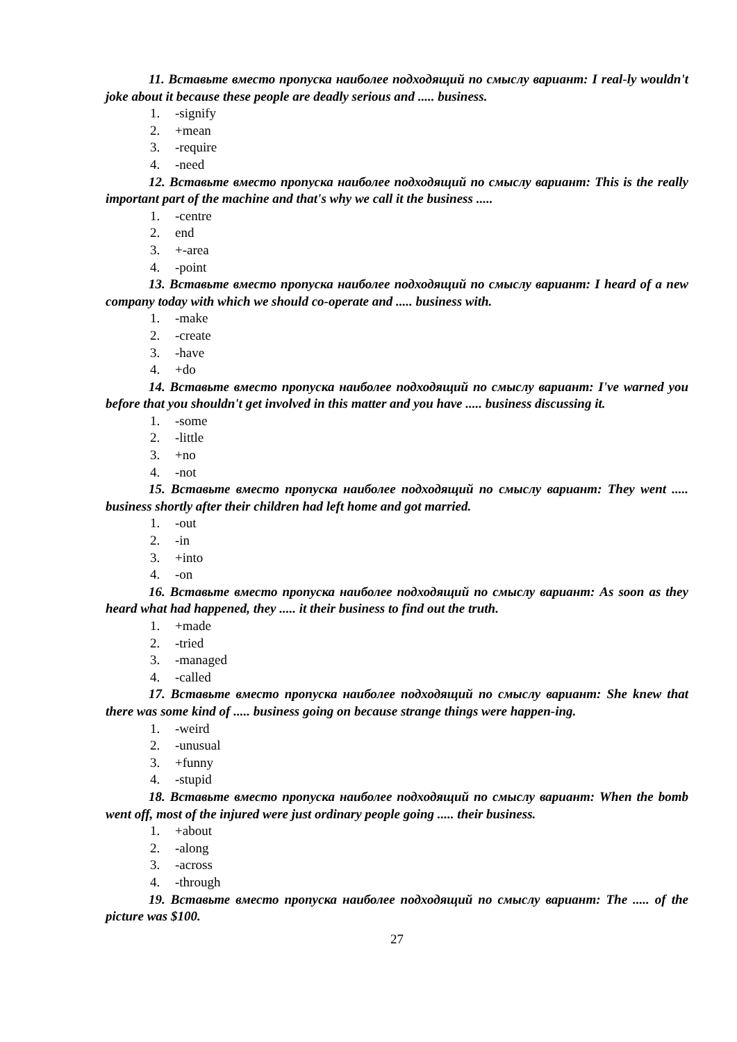11. Вставьте вместо пропуска наиболее подходящий по смыслу вариант: I real-ly wouldn't joke about it because these people are deadly serious and ..... business.
1. -signify
2. +mean
3. -require
4. -need
12. Вставьте вместо пропуска наиболее подходящий по смыслу вариант: This is the really important part of the machine and that's why we call it the business .....
1. -centre
2. end
3. +-area
4. -point
13. Вставьте вместо пропуска наиболее подходящий по смыслу вариант: I heard of a new company today with which we should co-operate and ..... business with.
1. -make
2. -create
3. -have
4. +do
14. Вставьте вместо пропуска наиболее подходящий по смыслу вариант: I've warned you before that you shouldn't get involved in this matter and you have ..... business discussing it.
1. -some
2. -little
3. +no
4. -not
15. Вставьте вместо пропуска наиболее подходящий по смыслу вариант: They went ..... business shortly after their children had left home and got married.
1. -out
2. -in
3. +into
4. -on
16. Вставьте вместо пропуска наиболее подходящий по смыслу вариант: As soon as they heard what had happened, they ..... it their business to find out the truth.
1. +made
2. -tried
3. -managed
4. -called
17. Вставьте вместо пропуска наиболее подходящий по смыслу вариант: She knew that there was some kind of ..... business going on because strange things were happen-ing.
1. -weird
2. -unusual
3. +funny
4. -stupid
18. Вставьте вместо пропуска наиболее подходящий по смыслу вариант: When the bomb went off, most of the injured were just ordinary people going ..... their business.
1. +about
2. -along
3. -across
4. -through
19. Вставьте вместо пропуска наиболее подходящий по смыслу вариант: The ..... of the picture was $100.
27